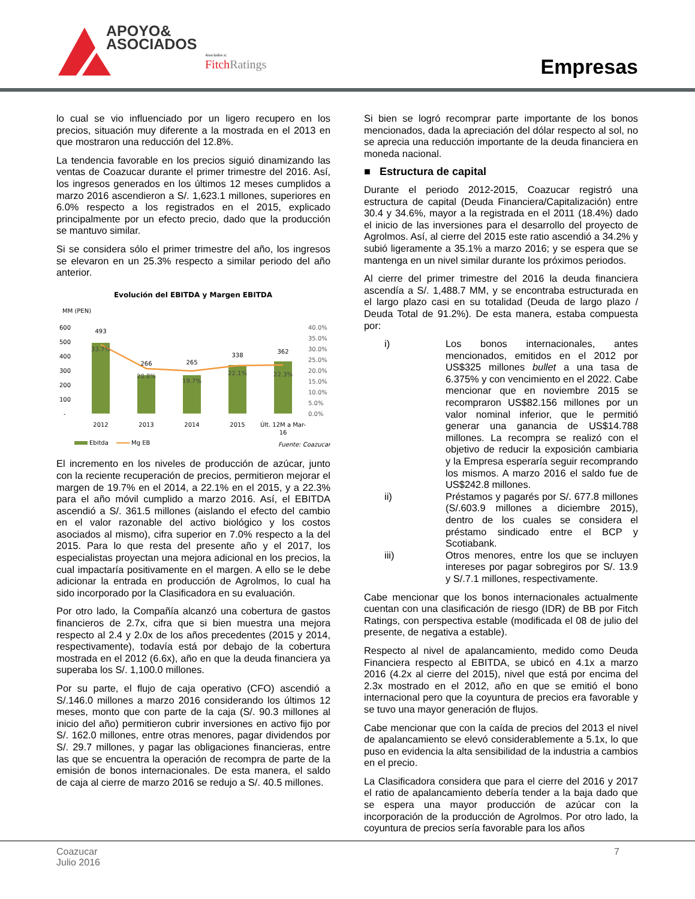APOYO&
ASOCIADOS
Asociados a:
Fitch Ratings
Empresas
lo cual se vio influenciado por un ligero recupero en los precios, situación muy diferente a la mostrada en el 2013 en que mostraron una reducción del 12.8%.
La tendencia favorable en los precios siguió dinamizando las ventas de Coazucar durante el primer trimestre del 2016. Así, los ingresos generados en los últimos 12 meses cumplidos a marzo 2016 ascendieron a S/. 1,623.1 millones, superiores en 6.0% respecto a los registrados en el 2015, explicado principalmente por un efecto precio, dado que la producción se mantuvo similar.
Si se considera sólo el primer trimestre del año, los ingresos se elevaron en un 25.3% respecto a similar periodo del año anterior.
Evolución del EBITDA y Margen EBITDA
MM (PEN)
600
500
400
300
200
100
-
40.0%
35.0%
30.0%
25.0%
20.0%
15.0%
10.0%
5.0%
0.0%
493
266
265
338
362
33.7%
20.8%
19.7%
22.1%
22.3%
2012
2013
2014
2015
Últ. 12M a Mar-
16
Ebitda
Mg EB
Fuente: Coazucar
El incremento en los niveles de producción de azúcar, junto con la reciente recuperación de precios, permitieron mejorar el margen de 19.7% en el 2014, a 22.1% en el 2015, y a 22.3% para el año móvil cumplido a marzo 2016. Así, el EBITDA ascendió a S/. 361.5 millones (aislando el efecto del cambio en el valor razonable del activo biológico y los costos asociados al mismo), cifra superior en 7.0% respecto a la del 2015. Para lo que resta del presente año y el 2017, los especialistas proyectan una mejora adicional en los precios, la cual impactaría positivamente en el margen. A ello se le debe adicionar la entrada en producción de Agrolmos, lo cual ha sido incorporado por la Clasificadora en su evaluación.
Por otro lado, la Compañía alcanzó una cobertura de gastos financieros de 2.7x, cifra que si bien muestra una mejora respecto al 2.4 y 2.0x de los años precedentes (2015 y 2014, respectivamente), todavía está por debajo de la cobertura mostrada en el 2012 (6.6x), año en que la deuda financiera ya superaba los S/. 1,100.0 millones.
Por su parte, el flujo de caja operativo (CFO) ascendió a S/.146.0 millones a marzo 2016 considerando los últimos 12 meses, monto que con parte de la caja (S/. 90.3 millones al inicio del año) permitieron cubrir inversiones en activo fijo por S/. 162.0 millones, entre otras menores, pagar dividendos por S/. 29.7 millones, y pagar las obligaciones financieras, entre las que se encuentra la operación de recompra de parte de la emisión de bonos internacionales. De esta manera, el saldo de caja al cierre de marzo 2016 se redujo a S/. 40.5 millones.
Si bien se logró recomprar parte importante de los bonos mencionados, dada la apreciación del dólar respecto al sol, no se aprecia una reducción importante de la deuda financiera en moneda nacional.
■ Estructura de capital
Durante el periodo 2012-2015, Coazucar registró una estructura de capital (Deuda Financiera/Capitalización) entre 30.4 y 34.6%, mayor a la registrada en el 2011 (18.4%) dado el inicio de las inversiones para el desarrollo del proyecto de Agrolmos. Así, al cierre del 2015 este ratio ascendió a 34.2% y subió ligeramente a 35.1% a marzo 2016; y se espera que se mantenga en un nivel similar durante los próximos periodos.
Al cierre del primer trimestre del 2016 la deuda financiera ascendía a S/. 1,488.7 MM, y se encontraba estructurada en el largo plazo casi en su totalidad (Deuda de largo plazo / Deuda Total de 91.2%). De esta manera, estaba compuesta por:
i) Los bonos internacionales, antes mencionados, emitidos en el 2012 por US$325 millones bullet a una tasa de 6.375% y con vencimiento en el 2022. Cabe mencionar que en noviembre 2015 se recompraron US$82.156 millones por un valor nominal inferior, que le permitió generar una ganancia de US$14.788 millones. La recompra se realizó con el objetivo de reducir la exposición cambiaria y la Empresa esperaría seguir recomprando los mismos. A marzo 2016 el saldo fue de US$242.8 millones.
ii) Préstamos y pagarés por S/. 677.8 millones (S/.603.9 millones a diciembre 2015), dentro de los cuales se considera el préstamo sindicado entre el BCP y Scotiabank.
iii) Otros menores, entre los que se incluyen intereses por pagar sobregiros por S/. 13.9 y S/.7.1 millones, respectivamente.
Cabe mencionar que los bonos internacionales actualmente cuentan con una clasificación de riesgo (IDR) de BB por Fitch Ratings, con perspectiva estable (modificada el 08 de julio del presente, de negativa a estable).
Respecto al nivel de apalancamiento, medido como Deuda Financiera respecto al EBITDA, se ubicó en 4.1x a marzo 2016 (4.2x al cierre del 2015), nivel que está por encima del 2.3x mostrado en el 2012, año en que se emitió el bono internacional pero que la coyuntura de precios era favorable y se tuvo una mayor generación de flujos.
Cabe mencionar que con la caída de precios del 2013 el nivel de apalancamiento se elevó considerablemente a 5.1x, lo que puso en evidencia la alta sensibilidad de la industria a cambios en el precio.
La Clasificadora considera que para el cierre del 2016 y 2017 el ratio de apalancamiento debería tender a la baja dado que se espera una mayor producción de azúcar con la incorporación de la producción de Agrolmos. Por otro lado, la coyuntura de precios sería favorable para los años
Coazucar
Julio 2016
7